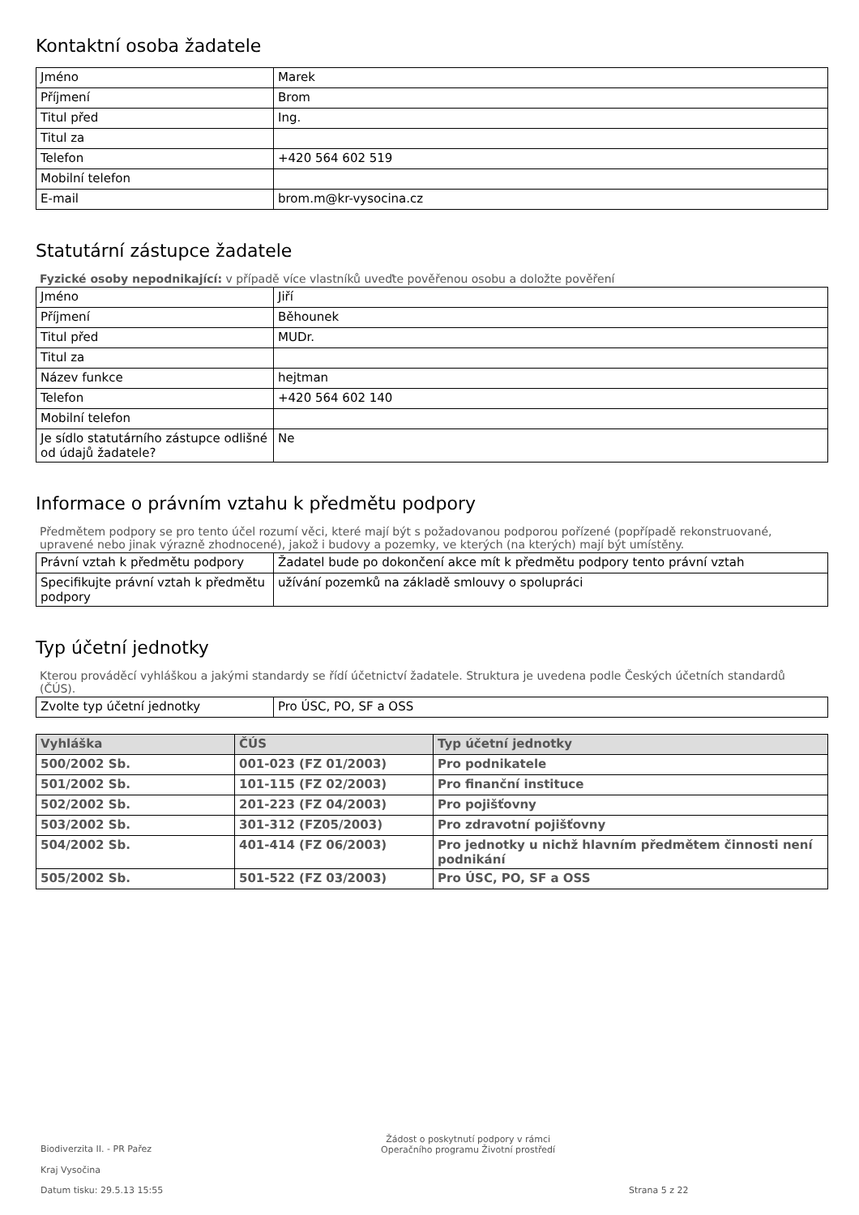Kontaktní osoba žadatele
| Jméno | Marek |
| Příjmení | Brom |
| Titul před | Ing. |
| Titul za | |
| Telefon | +420 564 602 519 |
| Mobilní telefon | |
| E-mail | brom.m@kr-vysocina.cz |
Statutární zástupce žadatele
Fyzické osoby nepodnikající: v případě více vlastníků uveďte pověřenou osobu a doložte pověření
| Jméno | Jiří |
| Příjmení | Běhounek |
| Titul před | MUDr. |
| Titul za | |
| Název funkce | hejtman |
| Telefon | +420 564 602 140 |
| Mobilní telefon | |
| Je sídlo statutárního zástupce odlišné od údajů žadatele? | Ne |
Informace o právním vztahu k předmětu podpory
Předmětem podpory se pro tento účel rozumí věci, které mají být s požadovanou podporou pořízené (popřípadě rekonstruované, upravené nebo jinak výrazně zhodnocené), jakož i budovy a pozemky, ve kterých (na kterých) mají být umístěny.
| Právní vztah k předmětu podpory | Žadatel bude po dokončení akce mít k předmětu podpory tento právní vztah |
| Specifikujte právní vztah k předmětu podpory | užívání pozemků na základě smlouvy o spolupráci |
Typ účetní jednotky
Kterou prováděcí vyhláškou a jakými standardy se řídí účetnictví žadatele. Struktura je uvedena podle Českých účetních standardů (ČÚS).
| Zvolte typ účetní jednotky | Pro ÚSC, PO, SF a OSS |
| Vyhláška | ČÚS | Typ účetní jednotky |
| --- | --- | --- |
| 500/2002 Sb. | 001-023 (FZ 01/2003) | Pro podnikatele |
| 501/2002 Sb. | 101-115 (FZ 02/2003) | Pro finanční instituce |
| 502/2002 Sb. | 201-223 (FZ 04/2003) | Pro pojišťovny |
| 503/2002 Sb. | 301-312 (FZ05/2003) | Pro zdravotní pojišťovny |
| 504/2002 Sb. | 401-414 (FZ 06/2003) | Pro jednotky u nichž hlavním předmětem činnosti není podnikání |
| 505/2002 Sb. | 501-522 (FZ 03/2003) | Pro ÚSC, PO, SF a OSS |
Biodiverzita II. - PR Pařez
Žádost o poskytnutí podpory v rámci
Operačního programu Životní prostředí
Kraj Vysočina
Datum tisku: 29.5.13 15:55 Strana 5 z 22